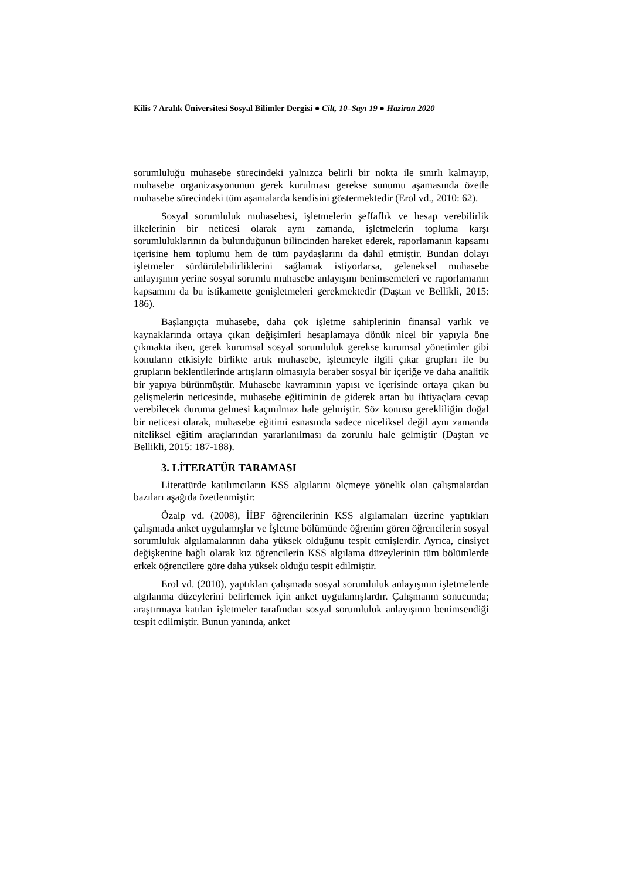Kilis 7 Aralık Üniversitesi Sosyal Bilimler Dergisi ● Cilt, 10–Sayı 19 ● Haziran 2020
sorumluluğu muhasebe sürecindeki yalnızca belirli bir nokta ile sınırlı kalmayıp, muhasebe organizasyonunun gerek kurulması gerekse sunumu aşamasında özetle muhasebe sürecindeki tüm aşamalarda kendisini göstermektedir (Erol vd., 2010: 62).
Sosyal sorumluluk muhasebesi, işletmelerin şeffaflık ve hesap verebilirlik ilkelerinin bir neticesi olarak aynı zamanda, işletmelerin topluma karşı sorumluluklarının da bulunduğunun bilincinden hareket ederek, raporlamanın kapsamı içerisine hem toplumu hem de tüm paydaşlarını da dahil etmiştir. Bundan dolayı işletmeler sürdürülebilirliklerini sağlamak istiyorlarsa, geleneksel muhasebe anlayışının yerine sosyal sorumlu muhasebe anlayışını benimsemeleri ve raporlamanın kapsamını da bu istikamette genişletmeleri gerekmektedir (Daştan ve Bellikli, 2015: 186).
Başlangıçta muhasebe, daha çok işletme sahiplerinin finansal varlık ve kaynaklarında ortaya çıkan değişimleri hesaplamaya dönük nicel bir yapıyla öne çıkmakta iken, gerek kurumsal sosyal sorumluluk gerekse kurumsal yönetimler gibi konuların etkisiyle birlikte artık muhasebe, işletmeyle ilgili çıkar grupları ile bu grupların beklentilerinde artışların olmasıyla beraber sosyal bir içeriğe ve daha analitik bir yapıya bürünmüştür. Muhasebe kavramının yapısı ve içerisinde ortaya çıkan bu gelişmelerin neticesinde, muhasebe eğitiminin de giderek artan bu ihtiyaçlara cevap verebilecek duruma gelmesi kaçınılmaz hale gelmiştir. Söz konusu gerekliliğin doğal bir neticesi olarak, muhasebe eğitimi esnasında sadece niceliksel değil aynı zamanda niteliksel eğitim araçlarından yararlanılması da zorunlu hale gelmiştir (Daştan ve Bellikli, 2015: 187-188).
3. LİTERATÜR TARAMASI
Literatürde katılımcıların KSS algılarını ölçmeye yönelik olan çalışmalardan bazıları aşağıda özetlenmiştir:
Özalp vd. (2008), İİBF öğrencilerinin KSS algılamaları üzerine yaptıkları çalışmada anket uygulamışlar ve İşletme bölümünde öğrenim gören öğrencilerin sosyal sorumluluk algılamalarının daha yüksek olduğunu tespit etmişlerdir. Ayrıca, cinsiyet değişkenine bağlı olarak kız öğrencilerin KSS algılama düzeylerinin tüm bölümlerde erkek öğrencilere göre daha yüksek olduğu tespit edilmiştir.
Erol vd. (2010), yaptıkları çalışmada sosyal sorumluluk anlayışının işletmelerde algılanma düzeylerini belirlemek için anket uygulamışlardır. Çalışmanın sonucunda; araştırmaya katılan işletmeler tarafından sosyal sorumluluk anlayışının benimsendiği tespit edilmiştir. Bunun yanında, anket